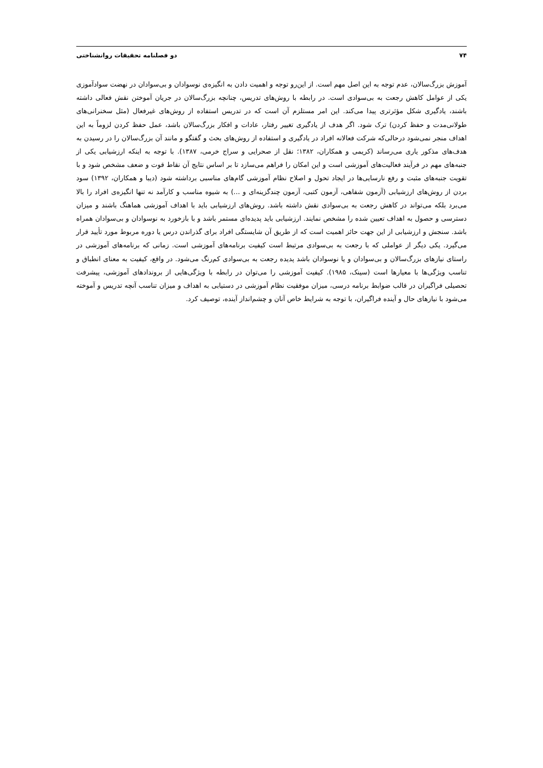۷۴ دو فصلنامه تحقیقات روانشناختی
آموزش بزرگ‌سالان، عدم توجه به این اصل مهم است. از این‌رو توجه و اهمیت دادن به انگیزه‌ی نوسوادان و بی‌سوادان در نهضت سوادآموزی یکی از عوامل کاهش رجعت به بی‌سوادی است. در رابطه با روش‌های تدریس، چنانچه بزرگ‌سالان در جریان آموختن نقش فعالی داشته باشند، یادگیری شکل مؤثرتری پیدا می‌کند. این امر مستلزم آن است که در تدریس استفاده از روش‌های غیرفعال (مثل سخنرانی‌های طولانی‌مدت و حفظ کردن) ترک شود. اگر هدف از یادگیری تغییر رفتار، عادات و افکار بزرگ‌سالان باشد، عمل حفظ کردن لزوماً به این اهداف منجر نمی‌شود درحالی‌که شرکت فعالانه افراد در یادگیری و استفاده از روش‌های بحث و گفتگو و مانند آن بزرگ‌سالان را در رسیدن به هدف‌های مذکور یاری می‌رساند (کریمی و همکاران، ۱۳۸۲؛ نقل از صحرایی و سراج خرمی، ۱۳۸۷). با توجه به اینکه ارزشیابی یکی از جنبه‌های مهم در فرآیند فعالیت‌های آموزشی است و این امکان را فراهم می‌سازد تا بر اساس نتایج آن نقاط قوت و ضعف مشخص شود و با تقویت جنبه‌های مثبت و رفع نارسایی‌ها در ایجاد تحول و اصلاح نظام آموزشی گام‌های مناسبی برداشته شود (دیبا و همکاران، ۱۳۹۲) سود بردن از روش‌های ارزشیابی (آزمون شفاهی، آزمون کتبی، آزمون چندگزینه‌ای و ...) به شیوه مناسب و کارآمد نه تنها انگیزه‌ی افراد را بالا می‌برد بلکه می‌تواند در کاهش رجعت به بی‌سوادی نقش داشته باشد. روش‌های ارزشیابی باید با اهداف آموزشی هماهنگ باشند و میزان دسترسی و حصول به اهداف تعیین شده را مشخص نمایند. ارزشیابی باید پدیده‌ای مستمر باشد و با بازخورد به نوسوادان و بی‌سوادان همراه باشد. سنجش و ارزشیابی از این جهت حائز اهمیت است که از طریق آن شایستگی افراد برای گذراندن درس یا دوره مربوط مورد تأیید قرار می‌گیرد. یکی دیگر از عواملی که با رجعت به بی‌سوادی مرتبط است کیفیت برنامه‌های آموزشی است. زمانی که برنامه‌های آموزشی در راستای نیازهای بزرگ‌سالان و بی‌سوادان و یا نوسوادان باشد پدیده رجعت به بی‌سوادی کم‌رنگ می‌شود. در واقع، کیفیت به معنای انطباق و تناسب ویژگی‌ها با معیارها است (سینک، ۱۹۸۵). کیفیت آموزشی را می‌توان در رابطه با ویژگی‌هایی از بروندادهای آموزشی، پیشرفت تحصیلی فراگیران در قالب ضوابط برنامه درسی، میزان موفقیت نظام آموزشی در دستیابی به اهداف و میزان تناسب آنچه تدریس و آموخته می‌شود با نیازهای حال و آینده فراگیران، با توجه به شرایط خاص آنان و چشم‌انداز آینده، توصیف کرد.